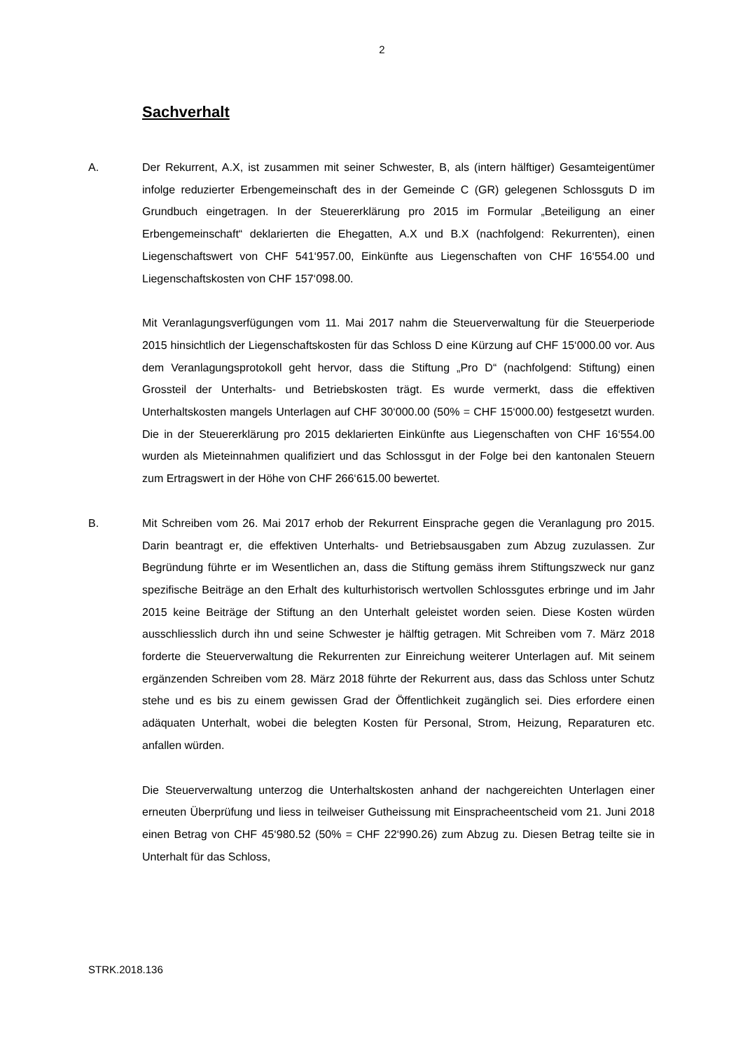2
Sachverhalt
A. Der Rekurrent, A.X, ist zusammen mit seiner Schwester, B, als (intern hälftiger) Gesamteigentümer infolge reduzierter Erbengemeinschaft des in der Gemeinde C (GR) gelegenen Schlossguts D im Grundbuch eingetragen. In der Steuererklärung pro 2015 im Formular „Beteiligung an einer Erbengemeinschaft“ deklarierten die Ehegatten, A.X und B.X (nachfolgend: Rekurrenten), einen Liegenschaftswert von CHF 541‘957.00, Einkünfte aus Liegenschaften von CHF 16‘554.00 und Liegenschaftskosten von CHF 157‘098.00.
Mit Veranlagungsverfügungen vom 11. Mai 2017 nahm die Steuerverwaltung für die Steuerperiode 2015 hinsichtlich der Liegenschaftskosten für das Schloss D eine Kürzung auf CHF 15‘000.00 vor. Aus dem Veranlagungsprotokoll geht hervor, dass die Stiftung „Pro D“ (nachfolgend: Stiftung) einen Grossteil der Unterhalts- und Betriebskosten trägt. Es wurde vermerkt, dass die effektiven Unterhaltskosten mangels Unterlagen auf CHF 30‘000.00 (50% = CHF 15‘000.00) festgesetzt wurden. Die in der Steuererklärung pro 2015 deklarierten Einkünfte aus Liegenschaften von CHF 16‘554.00 wurden als Mieteinnahmen qualifiziert und das Schlossgut in der Folge bei den kantonalen Steuern zum Ertragswert in der Höhe von CHF 266‘615.00 bewertet.
B. Mit Schreiben vom 26. Mai 2017 erhob der Rekurrent Einsprache gegen die Veranlagung pro 2015. Darin beantragt er, die effektiven Unterhalts- und Betriebsausgaben zum Abzug zuzulassen. Zur Begründung führte er im Wesentlichen an, dass die Stiftung gemäss ihrem Stiftungszweck nur ganz spezifische Beiträge an den Erhalt des kulturhistorisch wertvollen Schlossgutes erbringe und im Jahr 2015 keine Beiträge der Stiftung an den Unterhalt geleistet worden seien. Diese Kosten würden ausschliesslich durch ihn und seine Schwester je hälftig getragen. Mit Schreiben vom 7. März 2018 forderte die Steuerverwaltung die Rekurrenten zur Einreichung weiterer Unterlagen auf. Mit seinem ergänzenden Schreiben vom 28. März 2018 führte der Rekurrent aus, dass das Schloss unter Schutz stehe und es bis zu einem gewissen Grad der Öffentlichkeit zugänglich sei. Dies erfordere einen adäquaten Unterhalt, wobei die belegten Kosten für Personal, Strom, Heizung, Reparaturen etc. anfallen würden.
Die Steuerverwaltung unterzog die Unterhaltskosten anhand der nachgereichten Unterlagen einer erneuten Überprüfung und liess in teilweiser Gutheissung mit Einspracheentscheid vom 21. Juni 2018 einen Betrag von CHF 45‘980.52 (50% = CHF 22‘990.26) zum Abzug zu. Diesen Betrag teilte sie in Unterhalt für das Schloss,
STRK.2018.136